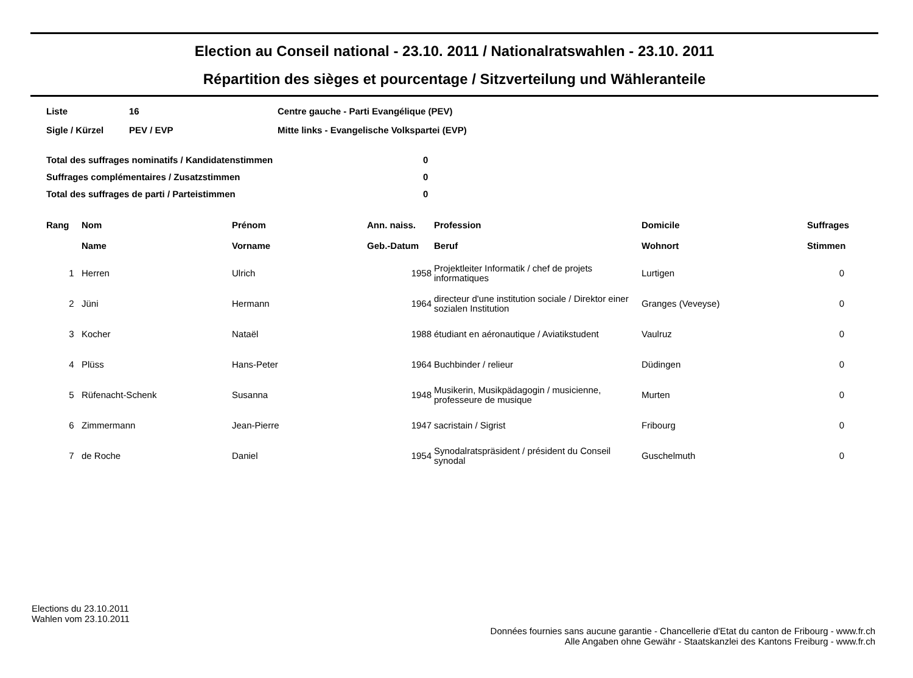Election au Conseil national - 23.10. 2011 / Nationalratswahlen - 23.10. 2011
Répartition des sièges et pourcentage / Sitzverteilung und Wähleranteile
| Liste | 16 | Centre gauche - Parti Evangélique (PEV) |
| Sigle / Kürzel | PEV / EVP | Mitte links - Evangelische Volkspartei (EVP) |
| Total des suffrages nominatifs / Kandidatenstimmen | 0 |
| Suffrages complémentaires / Zusatzstimmen | 0 |
| Total des suffrages de parti / Parteistimmen | 0 |
| Rang | Nom Name | Prénom Vorname | Ann. naiss. Geb.-Datum | Profession Beruf | Domicile Wohnort | Suffrages Stimmen |
| --- | --- | --- | --- | --- | --- | --- |
| 1 | Herren | Ulrich | 1958 | Projektleiter Informatik / chef de projets informatiques | Lurtigen | 0 |
| 2 | Jüni | Hermann | 1964 | directeur d'une institution sociale / Direktor einer sozialen Institution | Granges (Veveyse) | 0 |
| 3 | Kocher | Nataël | 1988 | étudiant en aéronautique / Aviatikstudent | Vaulruz | 0 |
| 4 | Plüss | Hans-Peter | 1964 | Buchbinder / relieur | Düdingen | 0 |
| 5 | Rüfenacht-Schenk | Susanna | 1948 | Musikerin, Musikpädagogin / musicienne, professeure de musique | Murten | 0 |
| 6 | Zimmermann | Jean-Pierre | 1947 | sacristain / Sigrist | Fribourg | 0 |
| 7 | de Roche | Daniel | 1954 | Synodalratspräsident / président du Conseil synodal | Guschelmuth | 0 |
Elections du 23.10.2011
Wahlen vom 23.10.2011
Données fournies sans aucune garantie - Chancellerie d'Etat du canton de Fribourg - www.fr.ch
Alle Angaben ohne Gewähr - Staatskanzlei des Kantons Freiburg - www.fr.ch